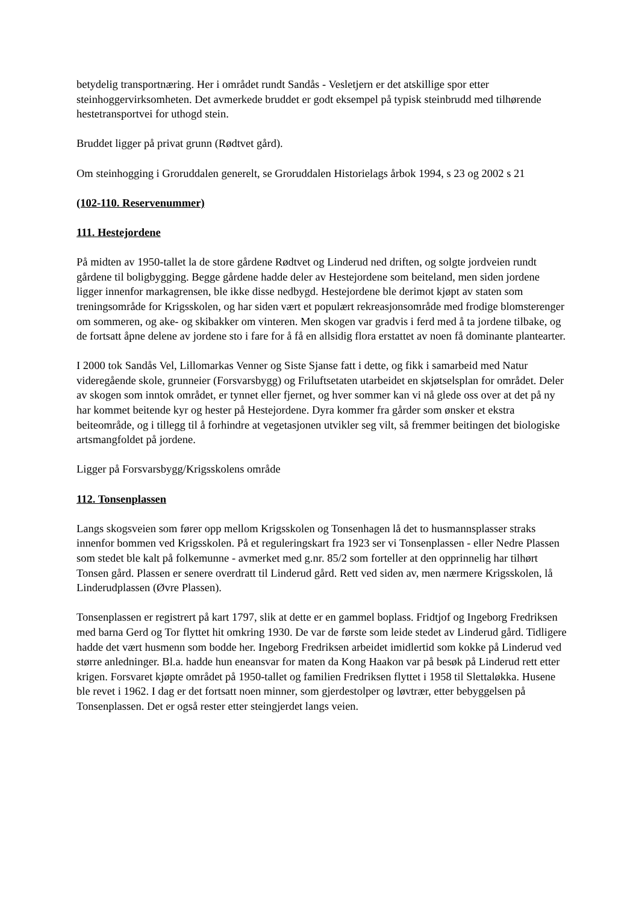betydelig transportnæring. Her i området rundt Sandås - Vesletjern er det atskillige spor etter steinhoggervirksomheten. Det avmerkede bruddet er godt eksempel på typisk steinbrudd med tilhørende hestetransportvei for uthogd stein.
Bruddet ligger på privat grunn (Rødtvet gård).
Om steinhogging i Groruddalen generelt, se Groruddalen Historielags årbok 1994, s 23 og 2002 s 21
(102-110. Reservenummer)
111. Hestejordene
På midten av 1950-tallet la de store gårdene Rødtvet og Linderud ned driften, og solgte jordveien rundt gårdene til boligbygging. Begge gårdene hadde deler av Hestejordene som beiteland, men siden jordene ligger innenfor markagrensen, ble ikke disse nedbygd. Hestejordene ble derimot kjøpt av staten som treningsområde for Krigsskolen, og har siden vært et populært rekreasjonsområde med frodige blomsterenger om sommeren, og ake- og skibakker om vinteren. Men skogen var gradvis i ferd med å ta jordene tilbake, og de fortsatt åpne delene av jordene sto i fare for å få en allsidig flora erstattet av noen få dominante plantearter.
I 2000 tok Sandås Vel, Lillomarkas Venner og Siste Sjanse fatt i dette, og fikk i samarbeid med Natur videregående skole, grunneier (Forsvarsbygg) og Friluftsetaten utarbeidet en skjøtselsplan for området. Deler av skogen som inntok området, er tynnet eller fjernet, og hver sommer kan vi nå glede oss over at det på ny har kommet beitende kyr og hester på Hestejordene. Dyra kommer fra gårder som ønsker et ekstra beiteområde, og i tillegg til å forhindre at vegetasjonen utvikler seg vilt, så fremmer beitingen det biologiske artsmangfoldet på jordene.
Ligger på Forsvarsbygg/Krigsskolens område
112. Tonsenplassen
Langs skogsveien som fører opp mellom Krigsskolen og Tonsenhagen lå det to husmannsplasser straks innenfor bommen ved Krigsskolen. På et reguleringskart fra 1923 ser vi Tonsenplassen - eller Nedre Plassen som stedet ble kalt på folkemunne - avmerket med g.nr. 85/2 som forteller at den opprinnelig har tilhørt Tonsen gård. Plassen er senere overdratt til Linderud gård. Rett ved siden av, men nærmere Krigsskolen, lå Linderudplassen (Øvre Plassen).
Tonsenplassen er registrert på kart 1797, slik at dette er en gammel boplass. Fridtjof og Ingeborg Fredriksen med barna Gerd og Tor flyttet hit omkring 1930. De var de første som leide stedet av Linderud gård. Tidligere hadde det vært husmenn som bodde her. Ingeborg Fredriksen arbeidet imidlertid som kokke på Linderud ved større anledninger. Bl.a. hadde hun eneansvar for maten da Kong Haakon var på besøk på Linderud rett etter krigen. Forsvaret kjøpte området på 1950-tallet og familien Fredriksen flyttet i 1958 til Slettaløkka. Husene ble revet i 1962. I dag er det fortsatt noen minner, som gjerdestolper og løvtrær, etter bebyggelsen på Tonsenplassen. Det er også rester etter steingjerdet langs veien.